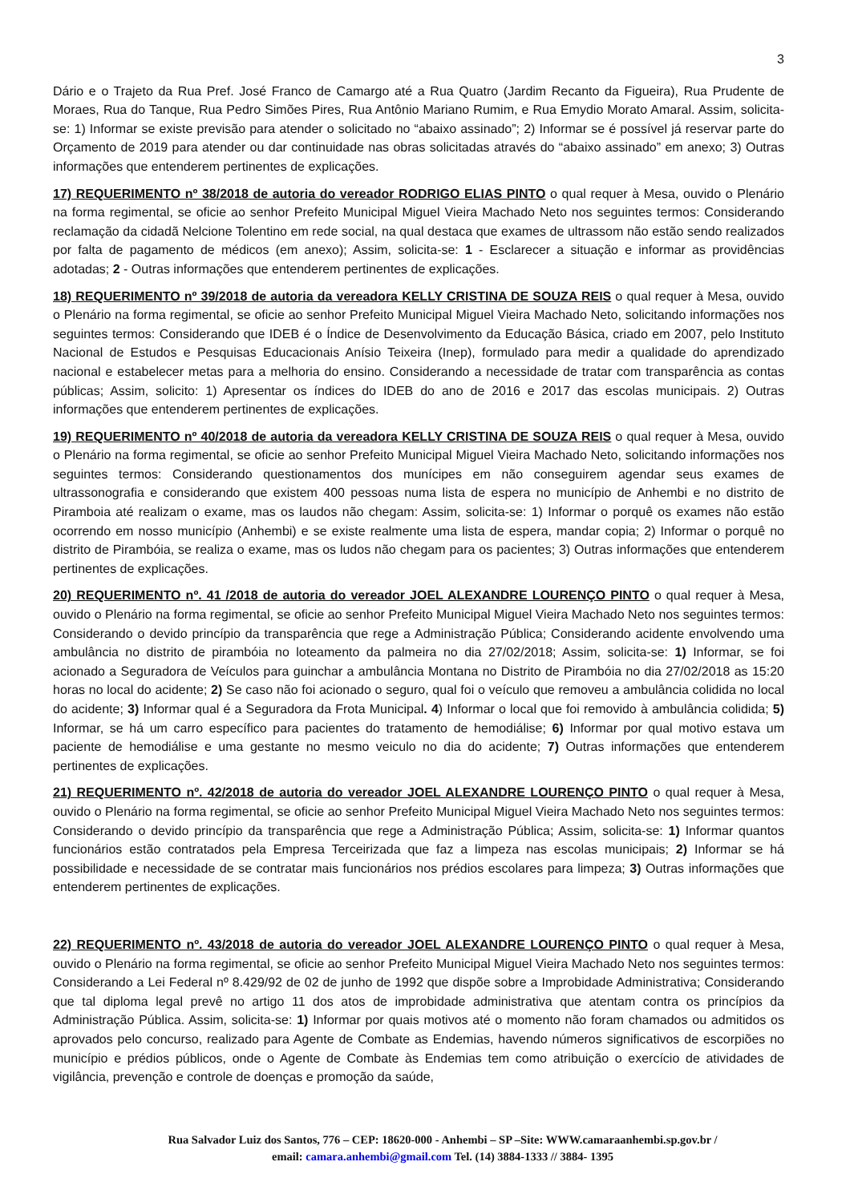3
Dário e o Trajeto da Rua Pref. José Franco de Camargo até a Rua Quatro (Jardim Recanto da Figueira), Rua Prudente de Moraes, Rua do Tanque, Rua Pedro Simões Pires, Rua Antônio Mariano Rumim, e Rua Emydio Morato Amaral. Assim, solicita-se: 1) Informar se existe previsão para atender o solicitado no “abaixo assinado”; 2) Informar se é possível já reservar parte do Orçamento de 2019 para atender ou dar continuidade nas obras solicitadas através do “abaixo assinado” em anexo; 3) Outras informações que entenderem pertinentes de explicações.
17) REQUERIMENTO nº 38/2018 de autoria do vereador RODRIGO ELIAS PINTO o qual requer à Mesa, ouvido o Plenário na forma regimental, se oficie ao senhor Prefeito Municipal Miguel Vieira Machado Neto nos seguintes termos: Considerando reclamação da cidadã Nelcione Tolentino em rede social, na qual destaca que exames de ultrassom não estão sendo realizados por falta de pagamento de médicos (em anexo); Assim, solicita-se: 1 - Esclarecer a situação e informar as providências adotadas; 2 - Outras informações que entenderem pertinentes de explicações.
18) REQUERIMENTO nº 39/2018 de autoria da vereadora KELLY CRISTINA DE SOUZA REIS o qual requer à Mesa, ouvido o Plenário na forma regimental, se oficie ao senhor Prefeito Municipal Miguel Vieira Machado Neto, solicitando informações nos seguintes termos: Considerando que IDEB é o Índice de Desenvolvimento da Educação Básica, criado em 2007, pelo Instituto Nacional de Estudos e Pesquisas Educacionais Anísio Teixeira (Inep), formulado para medir a qualidade do aprendizado nacional e estabelecer metas para a melhoria do ensino. Considerando a necessidade de tratar com transparência as contas públicas; Assim, solicito: 1) Apresentar os índices do IDEB do ano de 2016 e 2017 das escolas municipais. 2) Outras informações que entenderem pertinentes de explicações.
19) REQUERIMENTO nº 40/2018 de autoria da vereadora KELLY CRISTINA DE SOUZA REIS o qual requer à Mesa, ouvido o Plenário na forma regimental, se oficie ao senhor Prefeito Municipal Miguel Vieira Machado Neto, solicitando informações nos seguintes termos: Considerando questionamentos dos munícipes em não conseguirem agendar seus exames de ultrassonografia e considerando que existem 400 pessoas numa lista de espera no município de Anhembi e no distrito de Piramboia até realizam o exame, mas os laudos não chegam: Assim, solicita-se: 1) Informar o porquê os exames não estão ocorrendo em nosso município (Anhembi) e se existe realmente uma lista de espera, mandar copia; 2) Informar o porquê no distrito de Pirambóia, se realiza o exame, mas os ludos não chegam para os pacientes; 3) Outras informações que entenderem pertinentes de explicações.
20) REQUERIMENTO nº. 41 /2018 de autoria do vereador JOEL ALEXANDRE LOURENÇO PINTO o qual requer à Mesa, ouvido o Plenário na forma regimental, se oficie ao senhor Prefeito Municipal Miguel Vieira Machado Neto nos seguintes termos: Considerando o devido princípio da transparência que rege a Administração Pública; Considerando acidente envolvendo uma ambulância no distrito de pirambóia no loteamento da palmeira no dia 27/02/2018; Assim, solicita-se: 1) Informar, se foi acionado a Seguradora de Veículos para guinchar a ambulância Montana no Distrito de Pirambóia no dia 27/02/2018 as 15:20 horas no local do acidente; 2) Se caso não foi acionado o seguro, qual foi o veículo que removeu a ambulância colidida no local do acidente; 3) Informar qual é a Seguradora da Frota Municipal. 4) Informar o local que foi removido à ambulância colidida; 5) Informar, se há um carro específico para pacientes do tratamento de hemodiálise; 6) Informar por qual motivo estava um paciente de hemodiálise e uma gestante no mesmo veiculo no dia do acidente; 7) Outras informações que entenderem pertinentes de explicações.
21) REQUERIMENTO nº. 42/2018 de autoria do vereador JOEL ALEXANDRE LOURENÇO PINTO o qual requer à Mesa, ouvido o Plenário na forma regimental, se oficie ao senhor Prefeito Municipal Miguel Vieira Machado Neto nos seguintes termos: Considerando o devido princípio da transparência que rege a Administração Pública; Assim, solicita-se: 1) Informar quantos funcionários estão contratados pela Empresa Terceirizada que faz a limpeza nas escolas municipais; 2) Informar se há possibilidade e necessidade de se contratar mais funcionários nos prédios escolares para limpeza; 3) Outras informações que entenderem pertinentes de explicações.
22) REQUERIMENTO nº. 43/2018 de autoria do vereador JOEL ALEXANDRE LOURENÇO PINTO o qual requer à Mesa, ouvido o Plenário na forma regimental, se oficie ao senhor Prefeito Municipal Miguel Vieira Machado Neto nos seguintes termos: Considerando a Lei Federal nº 8.429/92 de 02 de junho de 1992 que dispõe sobre a Improbidade Administrativa; Considerando que tal diploma legal prevê no artigo 11 dos atos de improbidade administrativa que atentam contra os princípios da Administração Pública. Assim, solicita-se: 1) Informar por quais motivos até o momento não foram chamados ou admitidos os aprovados pelo concurso, realizado para Agente de Combate as Endemias, havendo números significativos de escorpiões no município e prédios públicos, onde o Agente de Combate às Endemias tem como atribuição o exercício de atividades de vigilância, prevenção e controle de doenças e promoção da saúde,
Rua Salvador Luiz dos Santos, 776 – CEP: 18620-000 - Anhembi – SP –Site: WWW.camaraanhembi.sp.gov.br /
email: camara.anhembi@gmail.com Tel. (14) 3884-1333 // 3884- 1395